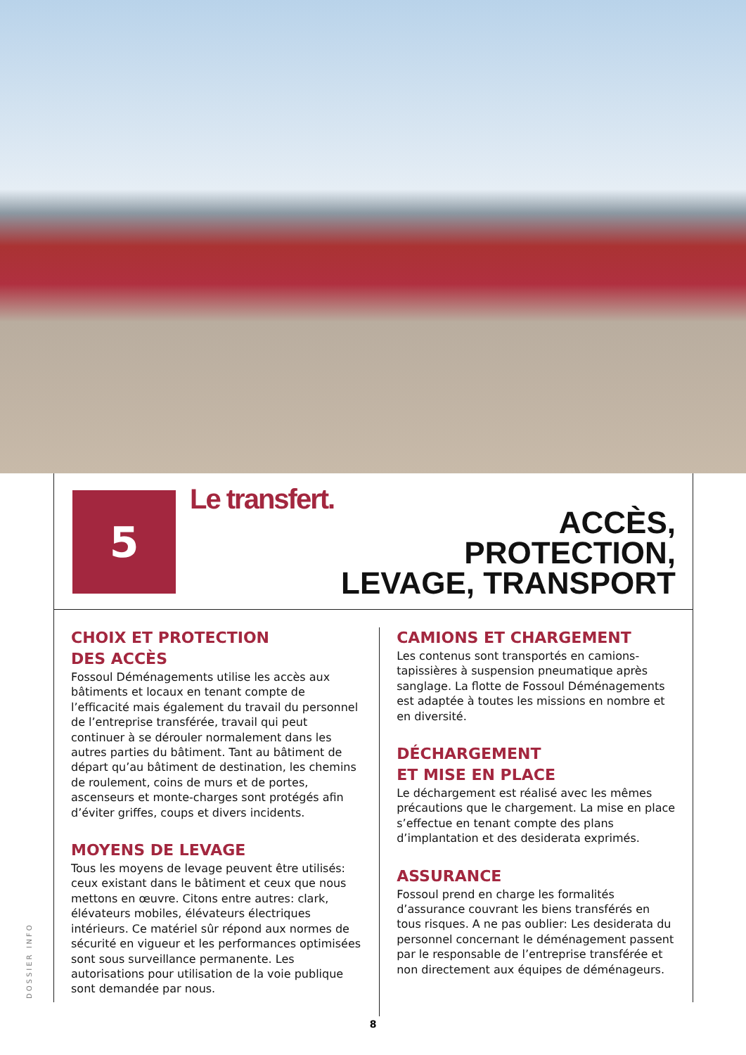5 Le transfert.
ACCÈS,
PROTECTION,
LEVAGE, TRANSPORT
CHOIX ET PROTECTION
DES ACCÈS
Fossoul Déménagements utilise les accès aux bâtiments et locaux en tenant compte de l’efficacité mais également du travail du personnel de l’entreprise transférée, travail qui peut continuer à se dérouler normalement dans les autres parties du bâtiment. Tant au bâtiment de départ qu’au bâtiment de destination, les chemins de roulement, coins de murs et de portes, ascenseurs et monte-charges sont protégés afin d’éviter griffes, coups et divers incidents.
MOYENS DE LEVAGE
Tous les moyens de levage peuvent être utilisés: ceux existant dans le bâtiment et ceux que nous mettons en œuvre. Citons entre autres: clark, élévateurs mobiles, élévateurs électriques intérieurs. Ce matériel sûr répond aux normes de sécurité en vigueur et les performances optimisées sont sous surveillance permanente. Les autorisations pour utilisation de la voie publique sont demandée par nous.
CAMIONS ET CHARGEMENT
Les contenus sont transportés en camions-tapissières à suspension pneumatique après sanglage. La flotte de Fossoul Déménagements est adaptée à toutes les missions en nombre et en diversité.
DÉCHARGEMENT
ET MISE EN PLACE
Le déchargement est réalisé avec les mêmes précautions que le chargement. La mise en place s’effectue en tenant compte des plans d’implantation et des desiderata exprimés.
ASSURANCE
Fossoul prend en charge les formalités d’assurance couvrant les biens transférés en tous risques. A ne pas oublier: Les desiderata du personnel concernant le déménagement passent par le responsable de l’entreprise transférée et non directement aux équipes de déménageurs.
DOSSIER INFO
8